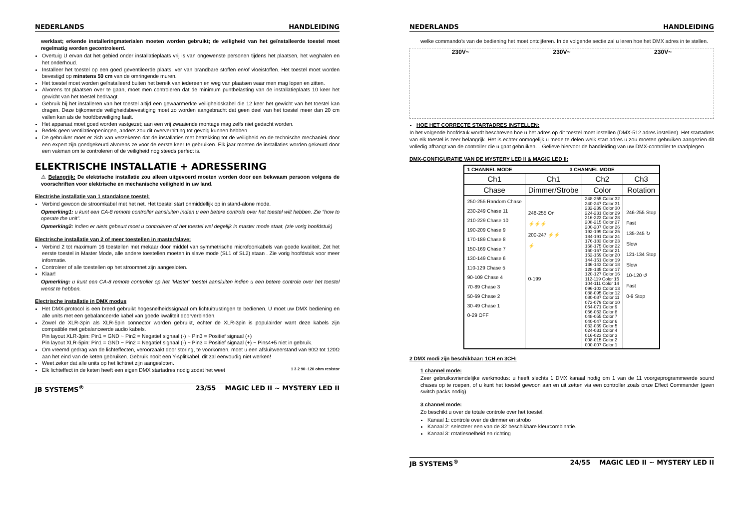NEDERLANDS HANDLEIDING
werklast; erkende installeringmaterialen moeten worden gebruikt; de veiligheid van het geïnstalleerde toestel moet regelmatig worden gecontroleerd.
Overtuig U ervan dat het gebied onder installatieplaats vrij is van ongewenste personen tijdens het plaatsen, het weghalen en het onderhoud.
Installeer het toestel op een goed geventileerde plaats, ver van brandbare stoffen en/of vloeistoffen. Het toestel moet worden bevestigd op minstens 50 cm van de omringende muren.
Het toestel moet worden geïnstalleerd buiten het bereik van iedereen en weg van plaatsen waar men mag lopen en zitten.
Alvorens tot plaatsen over te gaan, moet men controleren dat de minimum puntbelasting van de installatieplaats 10 keer het gewicht van het toestel bedraagt.
Gebruik bij het installeren van het toestel altijd een gewaarmerkte veiligheidskabel die 12 keer het gewicht van het toestel kan dragen. Deze bijkomende veiligheidsbevestiging moet zo worden aangebracht dat geen deel van het toestel meer dan 20 cm vallen kan als de hoofdbeveiliging faalt.
Het apparaat moet goed worden vastgezet; aan een vrij zwaaiende montage mag zelfs niet gedacht worden.
Bedek geen ventilatieopeningen, anders zou dit oververhitting tot gevolg kunnen hebben.
De gebruiker moet er zich van verzekeren dat de installaties met betrekking tot de veiligheid en de technische mechaniek door een expert zijn goedgekeurd alvorens ze voor de eerste keer te gebruiken. Elk jaar moeten de installaties worden gekeurd door een vakman om te controleren of de veiligheid nog steeds perfect is.
ELEKTRISCHE INSTALLATIE + ADRESSERING
⚠ Belangrijk: De elektrische installatie zou alleen uitgevoerd moeten worden door een bekwaam persoon volgens de voorschriften voor elektrische en mechanische veiligheid in uw land.
Electrishe installatie van 1 standalone toestel:
Verbind gewoon de stroomkabel met het net. Het toestel start onmiddellijk op in stand-alone mode.
Opmerking1: u kunt een CA-8 remote controller aansluiten indien u een betere controle over het toestel wilt hebben. Zie “how to operate the unit”.
Opmerking2: indien er niets gebeurt moet u controleren of het toestel wel degelijk in master mode staat, (zie vorig hoofdstuk)
Electrische installatie van 2 of meer toestellen in master/slave:
Verbind 2 tot maximum 16 toestellen met mekaar door middel van symmetrische microfoonkabels van goede kwaliteit. Zet het eerste toestel in Master Mode, alle andere toestellen moeten in slave mode (SL1 of SL2) staan . Zie vorig hoofdstuk voor meer informatie.
Controleer of alle toestellen op het stroomnet zijn aangesloten.
Klaar!
Opmerking: u kunt een CA-8 remote controller op het ‘Master’ toestel aansluiten indien u een betere controle over het toestel wenst te hebben.
Electrische installatie in DMX modus
Het DMX-protocol is een breed gebruikt hogesnelheidssignaal om lichtuitrustingen te bedienen. U moet uw DMX bediening en alle units met een gebalanceerde kabel van goede kwaliteit doorverbinden.
Zowel de XLR-3pin als XLR-5pin connector worden gebruikt, echter de XLR-3pin is populairder want deze kabels zijn compatible met gebalanceerde audio kabels.
Pin layout XLR-3pin: Pin1 = GND ~ Pin2 = Negatief signaal (-) ~ Pin3 = Positief signaal (+)
Pin layout XLR-5pin: Pin1 = GND ~ Pin2 = Negatief signaal (-) ~ Pin3 = Positief signaal (+) ~ Pins4+5 niet in gebruik.
Om vreemd gedrag van de lichteffecten, veroorzaakt door storing, te voorkomen, moet u een afsluitweerstand van 90Ω tot 120Ω aan het eind van de keten gebruiken. Gebruik nooit een Y-splitkabel, dit zal eenvoudig niet werken!
Weet zeker dat alle units op het lichtnet zijn aangesloten.
Elk lichteffect in de keten heeft een eigen DMX startadres nodig zodat het weet 1 3 2 90~120 ohm resistor
JB SYSTEMS<sup>®</sup> 23/55 MAGIC LED II ~ MYSTERY LED II
NEDERLANDS HANDLEIDING
welke commando’s van de bediening het moet ontcijferen. In de volgende sectie zal u leren hoe het DMX adres in te stellen.
230V~ 230V~ 230V~
HOE HET CORRECTE STARTADRES INSTELLEN:
In het volgende hoofdstuk wordt beschreven hoe u het adres op dit toestel moet instellen (DMX-512 adres instellen). Het startadres van elk toestel is zeer belangrijk. Het is echter onmogelijk u mede te delen welk start adres u zou moeten gebruiken aangezien dit volledig afhangt van de controller die u gaat gebruiken… Gelieve hiervoor de handleiding van uw DMX-controller te raadplegen.
DMX-CONFIGURATIE VAN DE MYSTERY LED II & MAGIC LED II:
| 1 CHANNEL MODE | 3 CHANNEL MODE | | |
| Ch1 | Ch1 | Ch2 | Ch3 |
| Chase | Dimmer/Strobe | Color | Rotation |
| 250-255 Random Chase 230-249 Chase 11 210-229 Chase 10 190-209 Chase 9 170-189 Chase 8 150-169 Chase 7 130-149 Chase 6 110-129 Chase 5 90-109 Chase 4 70-89 Chase 3 50-69 Chase 2 30-49 Chase 1 0-29 OFF | 248-255 On ⚡⚡⚡ 200-247 ⚡⚡ ⚡ 0-199 | 248-255 Color 32 240-247 Color 31 232-239 Color 30 224-231 Color 29 216-223 Color 28 208-215 Color 27 200-207 Color 26 192-199 Color 25 184-191 Color 24 176-183 Color 23 168-175 Color 22 160-167 Color 21 152-159 Color 20 144-151 Color 19 136-143 Color 18 128-135 Color 17 120-127 Color 16 112-119 Color 15 104-111 Color 14 096-103 Color 13 088-095 Color 12 080-087 Color 11 072-079 Color 10 064-071 Color 9 056-063 Color 8 048-055 Color 7 040-047 Color 6 032-039 Color 5 024-031 Color 4 016-023 Color 3 008-015 Color 2 000-007 Color 1 | 246-255 Stop Fast 135-245 ↻ Slow 121-134 Stop Slow 10-120 ↺ Fast 0-9 Stop |
2 DMX modi zijn beschikbaar: 1CH en 3CH:
1 channel mode:
Zeer gebruiksvriendelijke werkmodus: u heeft slechts 1 DMX kanaal nodig om 1 van de 11 voorgeprogrammeerde sound chases op te roepen, of u kunt het toestel gewoon aan en uit zetten via een controller zoals onze Effect Commander (geen switch packs nodig).
3 channel mode:
Zo beschikt u over de totale controle over het toestel.
Kanaal 1: controle over de dimmer en strobo
Kanaal 2: selecteer een van de 32 beschikbare kleurcombinatie.
Kanaal 3: rotatiesnelheid en richting
JB SYSTEMS<sup>®</sup> 24/55 MAGIC LED II ~ MYSTERY LED II